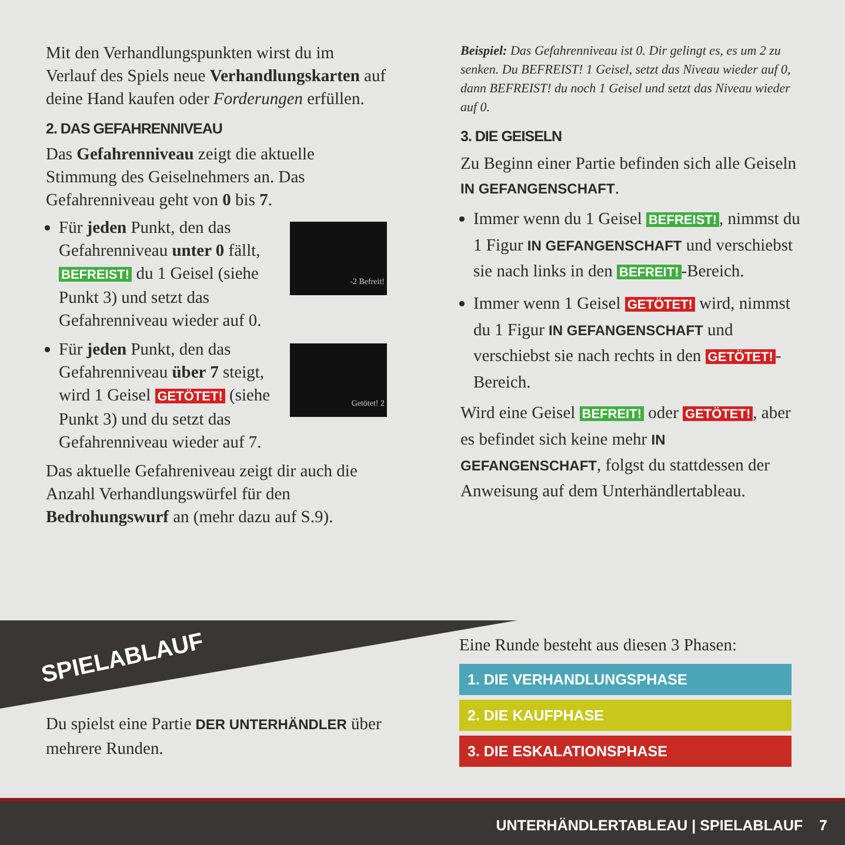Mit den Verhandlungspunkten wirst du im Verlauf des Spiels neue Verhandlungskarten auf deine Hand kaufen oder Forderungen erfüllen.
2. DAS GEFAHRENNIVEAU
Das Gefahrenniveau zeigt die aktuelle Stimmung des Geiselnehmers an. Das Gefahrenniveau geht von 0 bis 7.
Für jeden Punkt, den das Gefahrenniveau unter 0 fällt, BEFREIST! du 1 Geisel (siehe Punkt 3) und setzt das Gefahrenniveau wieder auf 0.
-2 Befreit!
Für jeden Punkt, den das Gefahrenniveau über 7 steigt, wird 1 Geisel GETÖTET! (siehe Punkt 3) und du setzt das Gefahrenniveau wieder auf 7.
Getötet! 2
Das aktuelle Gefahreniveau zeigt dir auch die Anzahl Verhandlungswürfel für den Bedrohungswurf an (mehr dazu auf S.9).
Beispiel: Das Gefahrenniveau ist 0. Dir gelingt es, es um 2 zu senken. Du BEFREIST! 1 Geisel, setzt das Niveau wieder auf 0, dann BEFREIST! du noch 1 Geisel und setzt das Niveau wieder auf 0.
3. DIE GEISELN
Zu Beginn einer Partie befinden sich alle Geiseln IN GEFANGENSCHAFT.
Immer wenn du 1 Geisel BEFREIST!, nimmst du 1 Figur IN GEFANGENSCHAFT und verschiebst sie nach links in den BEFREIT! -Bereich.
Immer wenn 1 Geisel GETÖTET! wird, nimmst du 1 Figur IN GEFANGENSCHAFT und verschiebst sie nach rechts in den GETÖTET! -Bereich.
Wird eine Geisel BEFREIT! oder GETÖTET!, aber es befindet sich keine mehr IN GEFANGENSCHAFT, folgst du stattdessen der Anweisung auf dem Unterhändlertableau.
SPIELABLAUF
Du spielst eine Partie DER UNTERHÄNDLER über mehrere Runden.
Eine Runde besteht aus diesen 3 Phasen:
1. DIE VERHANDLUNGSPHASE
2. DIE KAUFPHASE
3. DIE ESKALATIONSPHASE
UNTERHÄNDLERTABLEAU | SPIELABLAUF 7